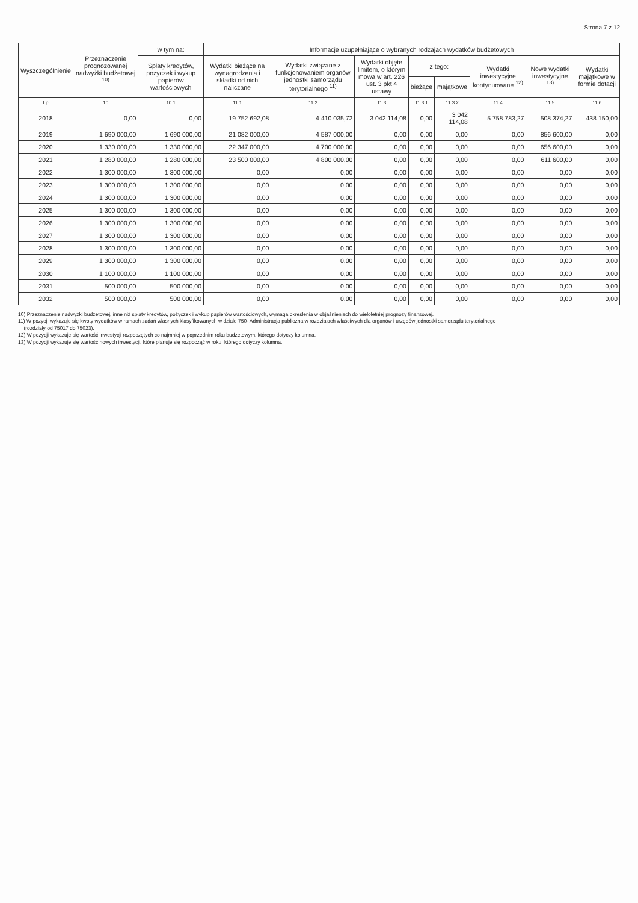Strona 7 z 12
| Wyszczególnienie | Przeznaczenie prognozowanej nadwyżki budżetowej <sup>10)</sup> | w tym na: | Informacje uzupełniające o wybranych rodzajach wydatków budżetowych | | | | | | | |
| --- | --- | --- | --- | --- | --- | --- | --- | --- | --- | --- |
| | | Spłaty kredytów, pożyczek i wykup papierów wartościowych | Wydatki bieżące na wynagrodzenia i składki od nich naliczane | Wydatki związane z funkcjonowaniem organów jednostki samorządu terytorialnego <sup>11)</sup> | Wydatki objęte limitem, o którym mowa w art. 226 ust. 3 pkt 4 ustawy | z tego: | | Wydatki inwestycyjne kontynuowane <sup>12)</sup> | Nowe wydatki inwestycyjne <sup>13)</sup> | Wydatki majątkowe w formie dotacji |
| | | | | | | bieżące | majątkowe | | | |
| Lp | 10 | 10.1 | 11.1 | 11.2 | 11.3 | 11.3.1 | 11.3.2 | 11.4 | 11.5 | 11.6 |
| 2018 | 0,00 | 0,00 | 19 752 692,08 | 4 410 035,72 | 3 042 114,08 | 0,00 | 3 042 114,08 | 5 758 783,27 | 508 374,27 | 438 150,00 |
| 2019 | 1 690 000,00 | 1 690 000,00 | 21 082 000,00 | 4 587 000,00 | 0,00 | 0,00 | 0,00 | 0,00 | 856 600,00 | 0,00 |
| 2020 | 1 330 000,00 | 1 330 000,00 | 22 347 000,00 | 4 700 000,00 | 0,00 | 0,00 | 0,00 | 0,00 | 656 600,00 | 0,00 |
| 2021 | 1 280 000,00 | 1 280 000,00 | 23 500 000,00 | 4 800 000,00 | 0,00 | 0,00 | 0,00 | 0,00 | 611 600,00 | 0,00 |
| 2022 | 1 300 000,00 | 1 300 000,00 | 0,00 | 0,00 | 0,00 | 0,00 | 0,00 | 0,00 | 0,00 | 0,00 |
| 2023 | 1 300 000,00 | 1 300 000,00 | 0,00 | 0,00 | 0,00 | 0,00 | 0,00 | 0,00 | 0,00 | 0,00 |
| 2024 | 1 300 000,00 | 1 300 000,00 | 0,00 | 0,00 | 0,00 | 0,00 | 0,00 | 0,00 | 0,00 | 0,00 |
| 2025 | 1 300 000,00 | 1 300 000,00 | 0,00 | 0,00 | 0,00 | 0,00 | 0,00 | 0,00 | 0,00 | 0,00 |
| 2026 | 1 300 000,00 | 1 300 000,00 | 0,00 | 0,00 | 0,00 | 0,00 | 0,00 | 0,00 | 0,00 | 0,00 |
| 2027 | 1 300 000,00 | 1 300 000,00 | 0,00 | 0,00 | 0,00 | 0,00 | 0,00 | 0,00 | 0,00 | 0,00 |
| 2028 | 1 300 000,00 | 1 300 000,00 | 0,00 | 0,00 | 0,00 | 0,00 | 0,00 | 0,00 | 0,00 | 0,00 |
| 2029 | 1 300 000,00 | 1 300 000,00 | 0,00 | 0,00 | 0,00 | 0,00 | 0,00 | 0,00 | 0,00 | 0,00 |
| 2030 | 1 100 000,00 | 1 100 000,00 | 0,00 | 0,00 | 0,00 | 0,00 | 0,00 | 0,00 | 0,00 | 0,00 |
| 2031 | 500 000,00 | 500 000,00 | 0,00 | 0,00 | 0,00 | 0,00 | 0,00 | 0,00 | 0,00 | 0,00 |
| 2032 | 500 000,00 | 500 000,00 | 0,00 | 0,00 | 0,00 | 0,00 | 0,00 | 0,00 | 0,00 | 0,00 |
10) Przeznaczenie nadwyżki budżetowej, inne niż spłaty kredytów, pożyczek i wykup papierów wartościowych, wymaga określenia w objaśnieniach do wieloletniej prognozy finansowej.
11) W pozycji wykazuje się kwoty wydatków w ramach zadań własnych klasyfikowanych w dziale 750- Administracja publiczna w rozdziałach właściwych dla organów i urzędów jednostki samorządu terytorialnego
(rozdziały od 75017 do 75023).
12) W pozycji wykazuje się wartość inwestycji rozpoczętych co najmniej w poprzednim roku budżetowym, którego dotyczy kolumna.
13) W pozycji wykazuje się wartość nowych inwestycji, które planuje się rozpocząć w roku, którego dotyczy kolumna.